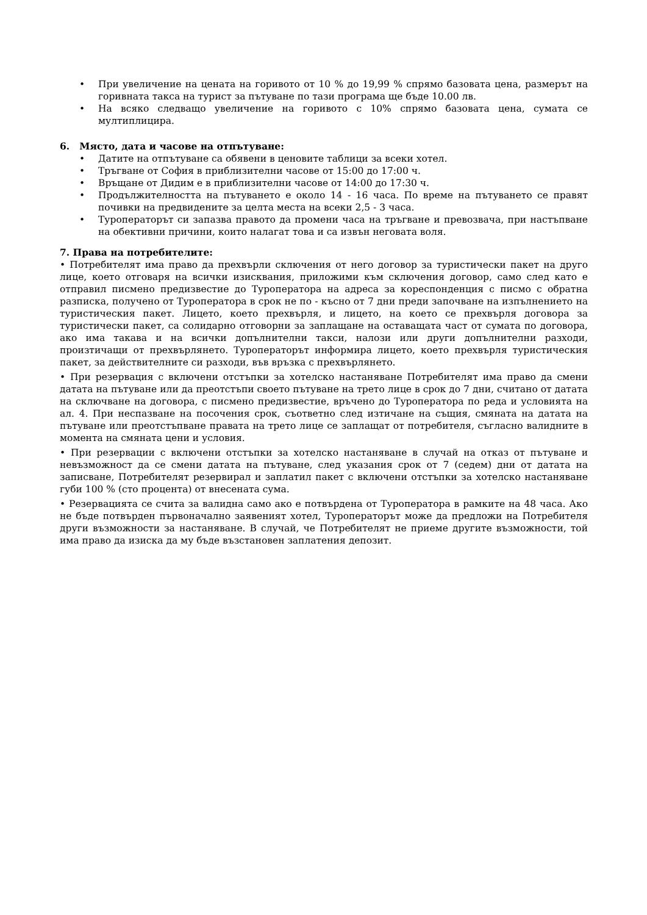• При увеличение на цената на горивото от 10 % до 19,99 % спрямо базовата цена, размерът на горивната такса на турист за пътуване по тази програма ще бъде 10.00 лв.
• На всяко следващо увеличение на горивото с 10% спрямо базовата цена, сумата се мултиплицира.
6. Място, дата и часове на отпътуване:
• Датите на отпътуване са обявени в ценовите таблици за всеки хотел.
• Тръгване от София в приблизителни часове от 15:00 до 17:00 ч.
• Връщане от Дидим е в приблизителни часове от 14:00 до 17:30 ч.
• Продължителността на пътуването е около 14 - 16 часа. По време на пътуването се правят почивки на предвидените за целта места на всеки 2,5 - 3 часа.
• Туроператорът си запазва правото да промени часа на тръгване и превозвача, при настъпване на обективни причини, които налагат това и са извън неговата воля.
7. Права на потребителите:
• Потребителят има право да прехвърли сключения от него договор за туристически пакет на друго лице, което отговаря на всички изисквания, приложими към сключения договор, само след като е отправил писмено предизвестие до Туроператора на адреса за кореспонденция с писмо с обратна разписка, получено от Туроператора в срок не по - късно от 7 дни преди започване на изпълнението на туристическия пакет. Лицето, което прехвърля, и лицето, на което се прехвърля договора за туристически пакет, са солидарно отговорни за заплащане на оставащата част от сумата по договора, ако има такава и на всички допълнителни такси, налози или други допълнителни разходи, произтичащи от прехвърлянето. Туроператорът информира лицето, което прехвърля туристическия пакет, за действителните си разходи, във връзка с прехвърлянето.
• При резервация с включени отстъпки за хотелско настаняване Потребителят има право да смени датата на пътуване или да преотстъпи своето пътуване на трето лице в срок до 7 дни, считано от датата на сключване на договора, с писмено предизвестие, връчено до Туроператора по реда и условията на ал. 4. При неспазване на посочения срок, съответно след изтичане на същия, смяната на датата на пътуване или преотстъпване правата на трето лице се заплащат от потребителя, съгласно валидните в момента на смяната цени и условия.
• При резервации с включени отстъпки за хотелско настаняване в случай на отказ от пътуване и невъзможност да се смени датата на пътуване, след указания срок от 7 (седем) дни от датата на записване, Потребителят резервирал и заплатил пакет с включени отстъпки за хотелско настаняване губи 100 % (сто процента) от внесената сума.
• Резервацията се счита за валидна само ако е потвърдена от Туроператора в рамките на 48 часа. Ако не бъде потвърден първоначално заявеният хотел, Туроператорът може да предложи на Потребителя други възможности за настаняване. В случай, че Потребителят не приеме другите възможности, той има право да изиска да му бъде възстановен заплатения депозит.